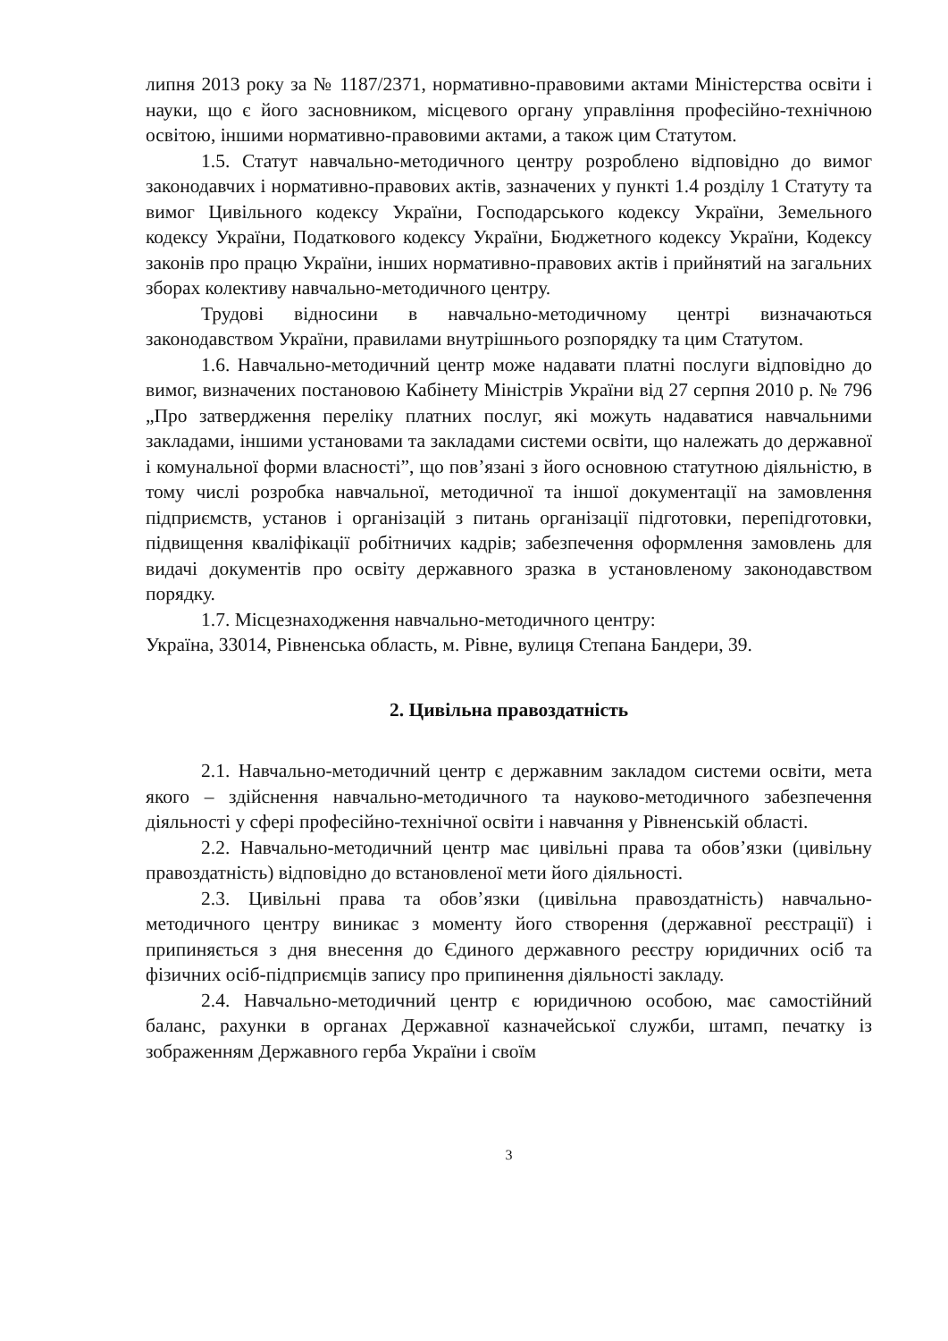липня 2013 року за № 1187/2371, нормативно-правовими актами Міністерства освіти і науки, що є його засновником, місцевого органу управління професійно-технічною освітою, іншими нормативно-правовими актами, а також цим Статутом.
1.5. Статут навчально-методичного центру розроблено відповідно до вимог законодавчих і нормативно-правових актів, зазначених у пункті 1.4 розділу 1 Статуту та вимог Цивільного кодексу України, Господарського кодексу України, Земельного кодексу України, Податкового кодексу України, Бюджетного кодексу України, Кодексу законів про працю України, інших нормативно-правових актів і прийнятий на загальних зборах колективу навчально-методичного центру.
Трудові відносини в навчально-методичному центрі визначаються законодавством України, правилами внутрішнього розпорядку та цим Статутом.
1.6. Навчально-методичний центр може надавати платні послуги відповідно до вимог, визначених постановою Кабінету Міністрів України від 27 серпня 2010 р. № 796 „Про затвердження переліку платних послуг, які можуть надаватися навчальними закладами, іншими установами та закладами системи освіти, що належать до державної і комунальної форми власності”, що пов’язані з його основною статутною діяльністю, в тому числі розробка навчальної, методичної та іншої документації на замовлення підприємств, установ і організацій з питань організації підготовки, перепідготовки, підвищення кваліфікації робітничих кадрів; забезпечення оформлення замовлень для видачі документів про освіту державного зразка в установленому законодавством порядку.
1.7. Місцезнаходження навчально-методичного центру:
Україна, 33014, Рівненська область, м. Рівне, вулиця Степана Бандери, 39.
2. Цивільна правоздатність
2.1. Навчально-методичний центр є державним закладом системи освіти, мета якого – здійснення навчально-методичного та науково-методичного забезпечення діяльності у сфері професійно-технічної освіти і навчання у Рівненській області.
2.2. Навчально-методичний центр має цивільні права та обов’язки (цивільну правоздатність) відповідно до встановленої мети його діяльності.
2.3. Цивільні права та обов’язки (цивільна правоздатність) навчально-методичного центру виникає з моменту його створення (державної реєстрації) і припиняється з дня внесення до Єдиного державного реєстру юридичних осіб та фізичних осіб-підприємців запису про припинення діяльності закладу.
2.4. Навчально-методичний центр є юридичною особою, має самостійний баланс, рахунки в органах Державної казначейської служби, штамп, печатку із зображенням Державного герба України і своїм
3